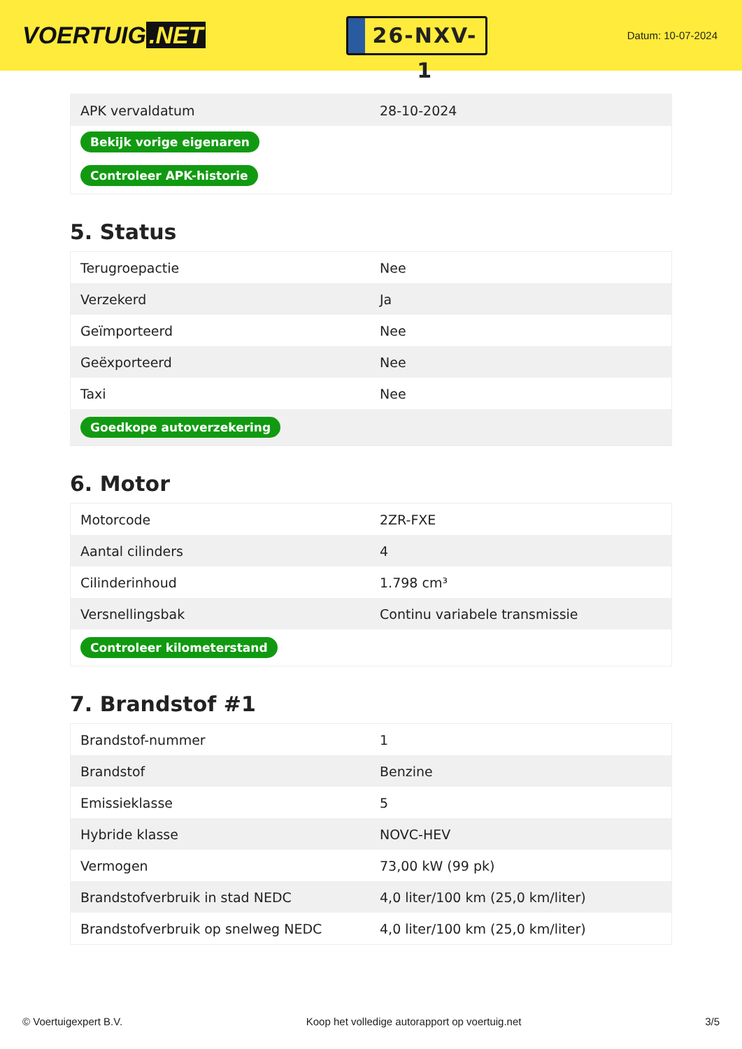VOERTUIG.NET
26-NXV-1
Datum: 10-07-2024
| APK vervaldatum | 28-10-2024 |
| Bekijk vorige eigenaren | |
| Controleer APK-historie | |
5. Status
| Terugroepactie | Nee |
| Verzekerd | Ja |
| Geïmporteerd | Nee |
| Geëxporteerd | Nee |
| Taxi | Nee |
| Goedkope autoverzekering | |
6. Motor
| Motorcode | 2ZR-FXE |
| Aantal cilinders | 4 |
| Cilinderinhoud | 1.798 cm³ |
| Versnellingsbak | Continu variabele transmissie |
| Controleer kilometerstand | |
7. Brandstof #1
| Brandstof-nummer | 1 |
| Brandstof | Benzine |
| Emissieklasse | 5 |
| Hybride klasse | NOVC-HEV |
| Vermogen | 73,00 kW (99 pk) |
| Brandstofverbruik in stad NEDC | 4,0 liter/100 km (25,0 km/liter) |
| Brandstofverbruik op snelweg NEDC | 4,0 liter/100 km (25,0 km/liter) |
© Voertuigexpert B.V. Koop het volledige autorapport op voertuig.net 3/5